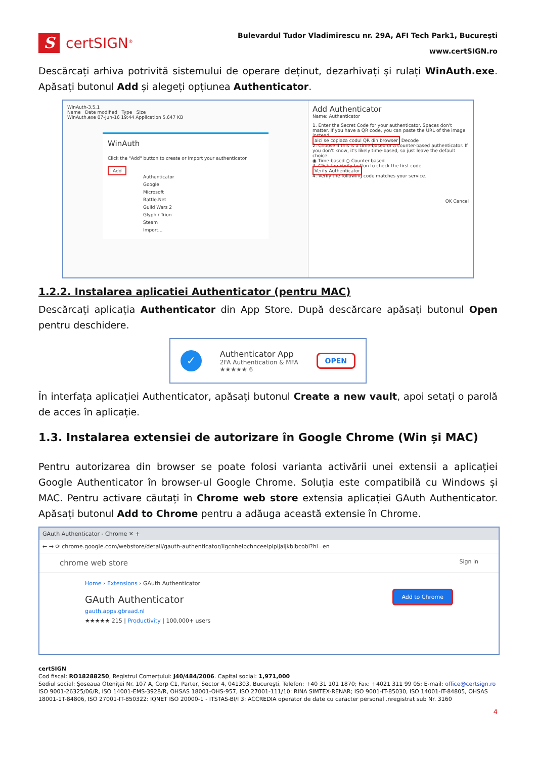S
certSIGN<sup>®</sup>
Bulevardul Tudor Vladimirescu nr. 29A, AFI Tech Park1, Bucureşti
www.certSIGN.ro
Descărcați arhiva potrivită sistemului de operare deținut, dezarhivați și rulați WinAuth.exe. Apăsați butonul Add și alegeți opțiunea Authenticator.
WinAuth-3.5.1
Name Date modified Type Size
WinAuth.exe 07-Jun-16 19:44 Application 5,647 KB
WinAuth
Click the "Add" button to create or import your authenticator
Add
Authenticator
Google
Microsoft
Battle.Net
Guild Wars 2
Glyph / Trion
Steam
Import...
Add Authenticator
Name: Authenticator
1. Enter the Secret Code for your authenticator. Spaces don't matter. If you have a QR code, you can paste the URL of the image instead.
aici se copiaza codul QR din browser Decode
2. Choose if this is a time-based or a counter-based authenticator. If you don't know, it's likely time-based, so just leave the default choice.
◉ Time-based ○ Counter-based
3. Click the Verify button to check the first code.
Verify Authenticator
4. Verify the following code matches your service.
OK Cancel
1.2.2. Instalarea aplicatiei Authenticator (pentru MAC)
Descărcați aplicația Authenticator din App Store. După descărcare apăsați butonul Open pentru deschidere.
✓
Authenticator App
2FA Authentication & MFA
★★★★★ 6
OPEN
În interfața aplicației Authenticator, apăsați butonul Create a new vault, apoi setați o parolă de acces în aplicație.
1.3. Instalarea extensiei de autorizare în Google Chrome (Win și MAC)
Pentru autorizarea din browser se poate folosi varianta activării unei extensii a aplicației Google Authenticator în browser-ul Google Chrome. Soluția este compatibilă cu Windows și MAC. Pentru activare căutați în Chrome web store extensia aplicației GAuth Authenticator. Apăsați butonul Add to Chrome pentru a adăuga această extensie în Chrome.
GAuth Authenticator - Chrome ✕ +
← → ⟳ chrome.google.com/webstore/detail/gauth-authenticator/ilgcnhelpchnceeipipijaljkblbcobl?hl=en
chrome web store Sign in
Home › Extensions › GAuth Authenticator
GAuth Authenticator
gauth.apps.gbraad.nl
★★★★★ 215 | Productivity | 100,000+ users
Add to Chrome
certSIGN
Cod fiscal: RO18288250, Registrul Comerţului: J40/484/2006. Capital social: 1,971,000
Sediul social: Şoseaua Oteniţei Nr. 107 A, Corp C1, Parter, Sector 4, 041303, Bucureşti, Telefon: +40 31 101 1870; Fax: +4021 311 99 05; E-mail: office@certsign.ro
ISO 9001-26325/06/R, ISO 14001-EMS-3928/R, OHSAS 18001-OHS-957, ISO 27001-111/10: RINA SIMTEX-RENAR; ISO 9001-IT-85030, ISO 14001-IT-84805, OHSAS 18001-1T-84806, ISO 27001-IT-850322: IQNET ISO 20000-1 - ITSTAS-BI/I 3: ACCREDIA operator de date cu caracter personal .nregistrat sub Nr. 3160
4